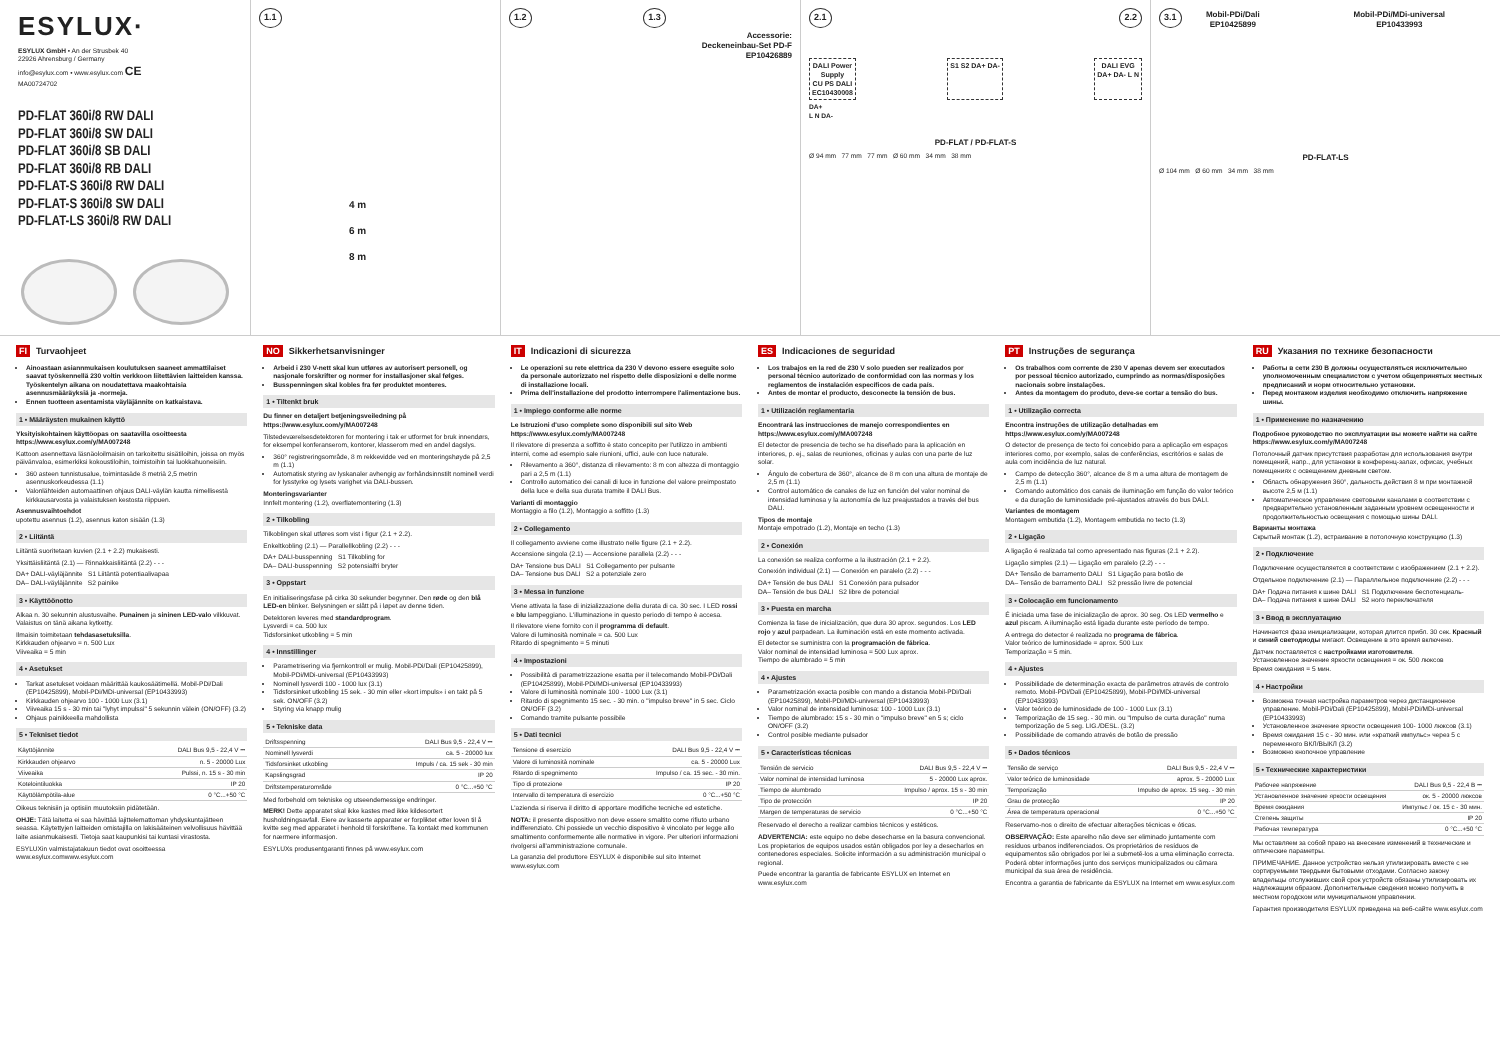ESYLUX·
ESYLUX GmbH • An der Strusbek 40
22926 Ahrensburg / Germany
info@esylux.com • www.esylux.com CE
MA00724702
PD-FLAT 360i/8 RW DALI
PD-FLAT 360i/8 SW DALI
PD-FLAT 360i/8 SB DALI
PD-FLAT 360i/8 RB DALI
PD-FLAT-S 360i/8 RW DALI
PD-FLAT-S 360i/8 SW DALI
PD-FLAT-LS 360i/8 RW DALI
1.1
4 m
6 m
8 m
1.2 1.3
Accessorie:
Deckeneinbau-Set PD-F
EP10426889
2.1 2.2
DALI Power
Supply
CU PS DALI
EC10430008
S1 S2 DA+ DA- DALI EVG
DA+ DA- L N
DA+
L N DA-
PD-FLAT / PD-FLAT-S
Ø 94 mm 77 mm 77 mm Ø 60 mm 34 mm 38 mm
3.1
Mobil-PDi/Dali
EP10425899
Mobil-PDi/MDi-universal
EP10433993
PD-FLAT-LS
Ø 104 mm Ø 60 mm 34 mm 38 mm
FI Turvaohjeet
Ainoastaan asiannmukaisen koulutuksen saaneet ammattilaiset saavat työskennellä 230 voltin verkkoon liitettävien laitteiden kanssa. Työskentelyn aikana on noudatettava maakohtaisia asennusmääräyksiä ja -normeja.
Ennen tuotteen asentamista väyläjännite on katkaistava.
1 • Määräysten mukainen käyttö
Yksityiskohtainen käyttöopas on saatavilla osoitteesta https://www.esylux.com/y/MA007248
Kattoon asennettava läsnäoloilmaisin on tarkoitettu sisätiloihin, joissa on myös päivänvaloa, esimerkiksi kokoustiloihin, toimistoihin tai luokkahuoneisiin.
360 asteen tunnistusalue, toimintasäde 8 metriä 2,5 metrin asennuskorkeudessa (1.1)
Valonlähteiden automaattinen ohjaus DALI-väylän kautta nimellisestä kirkkausarvosta ja valaistuksen kestosta riippuen.
Asennusvaihtoehdot
upotettu asennus (1.2), asennus katon sisään (1.3)
2 • Liitäntä
Liitäntä suoritetaan kuvien (2.1 + 2.2) mukaisesti.
Yksittäisliitäntä (2.1) — Rinnakkaisliitäntä (2.2) - - -
DA+ DALI-väyläjännite S1 Liitäntä potentiaalivapaa
DA– DALI-väyläjännite S2 painike
3 • Käyttöönotto
Alkaa n. 30 sekunnin alustusvaihe. Punainen ja sininen LED-valo vilkkuvat. Valaistus on tänä aikana kytketty.
Ilmaisin toimitetaan tehdasasetuksilla.
Kirkkauden ohjearvo = n. 500 Lux
Viiveaika = 5 min
4 • Asetukset
Tarkat asetukset voidaan määrittää kaukosäätimellä. Mobil-PDi/Dali (EP10425899), Mobil-PDi/MDi-universal (EP10433993)
Kirkkauden ohjearvo 100 - 1000 Lux (3.1)
Viiveaika 15 s - 30 min tai "lyhyt impulssi" 5 sekunnin välein (ON/OFF) (3.2)
Ohjaus painikkeella mahdollista
5 • Tekniset tiedot
| Käyttöjännite | DALI Bus 9,5 - 22,4 V ⎓ |
| Kirkkauden ohjearvo | n. 5 - 20000 Lux |
| Viiveaika | Pulssi, n. 15 s - 30 min |
| Kotelointiluokka | IP 20 |
| Käyttölämpötila-alue | 0 °C...+50 °C |
Oikeus teknisiin ja optisiin muutoksiin pidätetään.
OHJE: Tätä laitetta ei saa hävittää lajittelemattoman yhdyskuntajätteen seassa. Käytettyjen laitteiden omistajilla on lakisääteinen velvollisuus hävittää laite asianmukaisesti. Tietoja saat kaupunkisi tai kuntasi virastosta.
ESYLUXin valmistajatakuun tiedot ovat osoitteessa www.esylux.comwww.esylux.com
NO Sikkerhetsanvisninger
Arbeid i 230 V-nett skal kun utføres av autorisert personell, og nasjonale forskrifter og normer for installasjoner skal følges.
Busspenningen skal kobles fra før produktet monteres.
1 • Tiltenkt bruk
Du finner en detaljert betjeningsveiledning på https://www.esylux.com/y/MA007248
Tilstedeværelsesdetektoren for montering i tak er utformet for bruk innendørs, for eksempel konferanserom, kontorer, klasserom med en andel dagslys.
360° registreringsområde, 8 m rekkevidde ved en monteringshøyde på 2,5 m (1.1)
Automatisk styring av lyskanaler avhengig av forhåndsinnstilt nominell verdi for lysstyrke og lysets varighet via DALI-bussen.
Monteringsvarianter
Innfelt montering (1.2), overflatemontering (1.3)
2 • Tilkobling
Tilkoblingen skal utføres som vist i figur (2.1 + 2.2).
Enkeltkobling (2.1) — Parallellkobling (2.2) - - -
DA+ DALI-busspenning S1 Tilkobling for
DA– DALI-busspenning S2 potensialfri bryter
3 • Oppstart
En initialiseringsfase på cirka 30 sekunder begynner. Den røde og den blå LED-en blinker. Belysningen er slått på i løpet av denne tiden.
Detektoren leveres med standardprogram.
Lysverdi = ca. 500 lux
Tidsforsinket utkobling = 5 min
4 • Innstillinger
Parametrisering via fjernkontroll er mulig. Mobil-PDi/Dali (EP10425899), Mobil-PDi/MDi-universal (EP10433993)
Nominell lysverdi 100 - 1000 lux (3.1)
Tidsforsinket utkobling 15 sek. - 30 min eller «kort impuls» i en takt på 5 sek. ON/OFF (3.2)
Styring via knapp mulig
5 • Tekniske data
| Driftsspenning | DALI Bus 9,5 - 22,4 V ⎓ |
| Nominell lysverdi | ca. 5 - 20000 lux |
| Tidsforsinket utkobling | Impuls / ca. 15 sek - 30 min |
| Kapslingsgrad | IP 20 |
| Driftstemperaturområde | 0 °C...+50 °C |
Med forbehold om tekniske og utseendemessige endringer.
MERK! Dette apparatet skal ikke kastes med ikke kildesortert husholdningsavfall. Eiere av kasserte apparater er forpliktet etter loven til å kvitte seg med apparatet i henhold til forskriftene. Ta kontakt med kommunen for nærmere informasjon.
ESYLUXs produsentgaranti finnes på www.esylux.com
IT Indicazioni di sicurezza
Le operazioni su rete elettrica da 230 V devono essere eseguite solo da personale autorizzato nel rispetto delle disposizioni e delle norme di installazione locali.
Prima dell'installazione del prodotto interrompere l'alimentazione bus.
1 • Impiego conforme alle norme
Le Istruzioni d'uso complete sono disponibili sul sito Web https://www.esylux.com/y/MA007248
Il rilevatore di presenza a soffitto è stato concepito per l'utilizzo in ambienti interni, come ad esempio sale riunioni, uffici, aule con luce naturale.
Rilevamento a 360°, distanza di rilevamento: 8 m con altezza di montaggio pari a 2,5 m (1.1)
Controllo automatico dei canali di luce in funzione del valore preimpostato della luce e della sua durata tramite il DALI Bus.
Varianti di montaggio
Montaggio a filo (1.2), Montaggio a soffitto (1.3)
2 • Collegamento
Il collegamento avviene come illustrato nelle figure (2.1 + 2.2).
Accensione singola (2.1) — Accensione parallela (2.2) - - -
DA+ Tensione bus DALI S1 Collegamento per pulsante
DA– Tensione bus DALI S2 a potenziale zero
3 • Messa in funzione
Viene attivata la fase di inizializzazione della durata di ca. 30 sec. I LED rossi e blu lampeggiano. L'illuminazione in questo periodo di tempo è accesa.
Il rilevatore viene fornito con il programma di default.
Valore di luminosità nominale = ca. 500 Lux
Ritardo di spegnimento = 5 minuti
4 • Impostazioni
Possibilità di parametrizzazione esatta per il telecomando Mobil-PDi/Dali (EP10425899), Mobil-PDi/MDi-universal (EP10433993)
Valore di luminosità nominale 100 - 1000 Lux (3.1)
Ritardo di spegnimento 15 sec. - 30 min. o "impulso breve" in 5 sec. Ciclo ON/OFF (3.2)
Comando tramite pulsante possibile
5 • Dati tecnici
| Tensione di esercizio | DALI Bus 9,5 - 22,4 V ⎓ |
| Valore di luminosità nominale | ca. 5 - 20000 Lux |
| Ritardo di spegnimento | Impulso / ca. 15 sec. - 30 min. |
| Tipo di protezione | IP 20 |
| Intervallo di temperatura di esercizio | 0 °C...+50 °C |
L'azienda si riserva il diritto di apportare modifiche tecniche ed estetiche.
NOTA: il presente dispositivo non deve essere smaltito come rifiuto urbano indifferenziato. Chi possiede un vecchio dispositivo è vincolato per legge allo smaltimento conformemente alle normative in vigore. Per ulteriori informazioni rivolgersi all'amministrazione comunale.
La garanzia del produttore ESYLUX è disponibile sul sito Internet www.esylux.com
ES Indicaciones de seguridad
Los trabajos en la red de 230 V solo pueden ser realizados por personal técnico autorizado de conformidad con las normas y los reglamentos de instalación específicos de cada país.
Antes de montar el producto, desconecte la tensión de bus.
1 • Utilización reglamentaria
Encontrará las instrucciones de manejo correspondientes en https://www.esylux.com/y/MA007248
El detector de presencia de techo se ha diseñado para la aplicación en interiores, p. ej., salas de reuniones, oficinas y aulas con una parte de luz solar.
Ángulo de cobertura de 360°, alcance de 8 m con una altura de montaje de 2,5 m (1.1)
Control automático de canales de luz en función del valor nominal de intensidad luminosa y la autonomía de luz preajustados a través del bus DALI.
Tipos de montaje
Montaje empotrado (1.2), Montaje en techo (1.3)
2 • Conexión
La conexión se realiza conforme a la ilustración (2.1 + 2.2).
Conexión individual (2.1) — Conexión en paralelo (2.2) - - -
DA+ Tensión de bus DALI S1 Conexión para pulsador
DA– Tensión de bus DALI S2 libre de potencial
3 • Puesta en marcha
Comienza la fase de inicialización, que dura 30 aprox. segundos. Los LED rojo y azul parpadean. La iluminación está en este momento activada.
El detector se suministra con la programación de fábrica.
Valor nominal de intensidad luminosa = 500 Lux aprox.
Tiempo de alumbrado = 5 min
4 • Ajustes
Parametrización exacta posible con mando a distancia Mobil-PDi/Dali (EP10425899), Mobil-PDi/MDi-universal (EP10433993)
Valor nominal de intensidad luminosa: 100 - 1000 Lux (3.1)
Tiempo de alumbrado: 15 s - 30 min o "impulso breve" en 5 s; ciclo ON/OFF (3.2)
Control posible mediante pulsador
5 • Características técnicas
| Tensión de servicio | DALI Bus 9,5 - 22,4 V ⎓ |
| Valor nominal de intensidad luminosa | 5 - 20000 Lux aprox. |
| Tiempo de alumbrado | Impulso / aprox. 15 s - 30 min |
| Tipo de protección | IP 20 |
| Margen de temperaturas de servicio | 0 °C...+50 °C |
Reservado el derecho a realizar cambios técnicos y estéticos.
ADVERTENCIA: este equipo no debe desecharse en la basura convencional. Los propietarios de equipos usados están obligados por ley a desecharlos en contenedores especiales. Solicite información a su administración municipal o regional.
Puede encontrar la garantía de fabricante ESYLUX en Internet en www.esylux.com
PT Instruções de segurança
Os trabalhos com corrente de 230 V apenas devem ser executados por pessoal técnico autorizado, cumprindo as normas/disposições nacionais sobre instalações.
Antes da montagem do produto, deve-se cortar a tensão do bus.
1 • Utilização correcta
Encontra instruções de utilização detalhadas em https://www.esylux.com/y/MA007248
O detector de presença de tecto foi concebido para a aplicação em espaços interiores como, por exemplo, salas de conferências, escritórios e salas de aula com incidência de luz natural.
Campo de detecção 360°, alcance de 8 m a uma altura de montagem de 2,5 m (1.1)
Comando automático dos canais de iluminação em função do valor teórico e da duração de luminosidade pré-ajustados através do bus DALI.
Variantes de montagem
Montagem embutida (1.2), Montagem embutida no tecto (1.3)
2 • Ligação
A ligação é realizada tal como apresentado nas figuras (2.1 + 2.2).
Ligação simples (2.1) — Ligação em paralelo (2.2) - - -
DA+ Tensão de barramento DALI S1 Ligação para botão de
DA– Tensão de barramento DALI S2 pressão livre de potencial
3 • Colocação em funcionamento
É iniciada uma fase de inicialização de aprox. 30 seg. Os LED vermelho e azul piscam. A iluminação está ligada durante este período de tempo.
A entrega do detector é realizada no programa de fábrica.
Valor teórico de luminosidade = aprox. 500 Lux
Temporização = 5 min.
4 • Ajustes
Possibilidade de determinação exacta de parâmetros através de controlo remoto. Mobil-PDi/Dali (EP10425899), Mobil-PDi/MDi-universal (EP10433993)
Valor teórico de luminosidade de 100 - 1000 Lux (3.1)
Temporização de 15 seg. - 30 min. ou "Impulso de curta duração" numa temporização de 5 seg. LIG./DESL. (3.2)
Possibilidade de comando através de botão de pressão
5 • Dados técnicos
| Tensão de serviço | DALI Bus 9,5 - 22,4 V ⎓ |
| Valor teórico de luminosidade | aprox. 5 - 20000 Lux |
| Temporização | Impulso de aprox. 15 seg. - 30 min |
| Grau de protecção | IP 20 |
| Área de temperatura operacional | 0 °C...+50 °C |
Reservamo-nos o direito de efectuar alterações técnicas e óticas.
OBSERVAÇÃO: Este aparelho não deve ser eliminado juntamente com resíduos urbanos indiferenciados. Os proprietários de resíduos de equipamentos são obrigados por lei a submetê-los a uma eliminação correcta. Poderá obter informações junto dos serviços municipalizados ou câmara municipal da sua área de residência.
Encontra a garantia de fabricante da ESYLUX na Internet em www.esylux.com
RU Указания по технике безопасности
Работы в сети 230 В должны осуществляться исключительно уполномоченным специалистом с учетом общепринятых местных предписаний и норм относительно установки.
Перед монтажом изделия необходимо отключить напряжение шины.
1 • Применение по назначению
Подробное руководство по эксплуатации вы можете найти на сайте https://www.esylux.com/y/MA007248
Потолочный датчик присутствия разработан для использования внутри помещений, напр., для установки в конференц-залах, офисах, учебных помещениях с освещением дневным светом.
Область обнаружения 360°, дальность действия 8 м при монтажной высоте 2,5 м (1.1)
Автоматическое управление световыми каналами в соответствии с предварительно установленным заданным уровнем освещенности и продолжительностью освещения с помощью шины DALI.
Варианты монтажа
Скрытый монтаж (1.2), встраивание в потолочную конструкцию (1.3)
2 • Подключение
Подключение осуществляется в соответствии с изображением (2.1 + 2.2).
Отдельное подключение (2.1) — Параллельное подключение (2.2) - - -
DA+ Подача питания к шине DALI S1 Подключение беспотенциаль-
DA– Подача питания к шине DALI S2 ного переключателя
3 • Ввод в эксплуатацию
Начинается фаза инициализации, которая длится прибл. 30 сек. Красный и синий светодиоды мигают. Освещение в это время включено.
Датчик поставляется с настройками изготовителя.
Установленное значение яркости освещения = ок. 500 люксов
Время ожидания = 5 мин.
4 • Настройки
Возможна точная настройка параметров через дистанционное управление. Mobil-PDi/Dali (EP10425899), Mobil-PDi/MDi-universal (EP10433993)
Установленное значение яркости освещения 100- 1000 люксов (3.1)
Время ожидания 15 с - 30 мин. или «краткий импульс» через 5 с переменного ВКЛ/ВЫКЛ (3.2)
Возможно кнопочное управление
5 • Технические характеристики
| Рабочее напряжение | DALI Bus 9,5 - 22,4 В ⎓ |
| Установленное значение яркости освещения | ок. 5 - 20000 люксов |
| Время ожидания | Импульс / ок. 15 с - 30 мин. |
| Степень защиты | IP 20 |
| Рабочая температура | 0 °C...+50 °C |
Мы оставляем за собой право на внесение изменений в технические и оптические параметры.
ПРИМЕЧАНИЕ. Данное устройство нельзя утилизировать вместе с не сортируемыми твердыми бытовыми отходами. Согласно закону владельцы отслуживших свой срок устройств обязаны утилизировать их надлежащим образом. Дополнительные сведения можно получить в местном городском или муниципальном управлении.
Гарантия производителя ESYLUX приведена на веб-сайте www.esylux.com